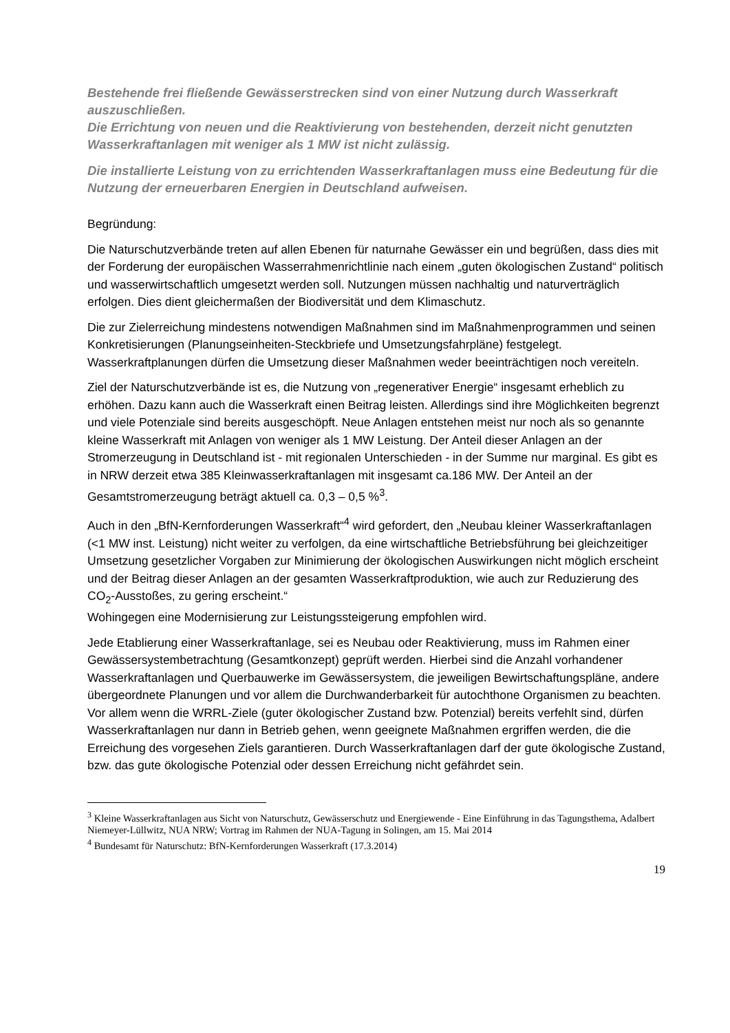Bestehende frei fließende Gewässerstrecken sind von einer Nutzung durch Wasserkraft auszuschließen.
Die Errichtung von neuen und die Reaktivierung von bestehenden, derzeit nicht genutzten Wasserkraftanlagen mit weniger als 1 MW ist nicht zulässig.
Die installierte Leistung von zu errichtenden Wasserkraftanlagen muss eine Bedeutung für die Nutzung der erneuerbaren Energien in Deutschland aufweisen.
Begründung:
Die Naturschutzverbände treten auf allen Ebenen für naturnahe Gewässer ein und begrüßen, dass dies mit der Forderung der europäischen Wasserrahmenrichtlinie nach einem „guten ökologischen Zustand“ politisch und wasserwirtschaftlich umgesetzt werden soll. Nutzungen müssen nachhaltig und naturverträglich erfolgen. Dies dient gleichermaßen der Biodiversität und dem Klimaschutz.
Die zur Zielerreichung mindestens notwendigen Maßnahmen sind im Maßnahmenprogrammen und seinen Konkretisierungen (Planungseinheiten-Steckbriefe und Umsetzungsfahrpläne) festgelegt. Wasserkraftplanungen dürfen die Umsetzung dieser Maßnahmen weder beeinträchtigen noch vereiteln.
Ziel der Naturschutzverbände ist es, die Nutzung von „regenerativer Energie“ insgesamt erheblich zu erhöhen. Dazu kann auch die Wasserkraft einen Beitrag leisten. Allerdings sind ihre Möglichkeiten begrenzt und viele Potenziale sind bereits ausgeschöpft. Neue Anlagen entstehen meist nur noch als so genannte kleine Wasserkraft mit Anlagen von weniger als 1 MW Leistung. Der Anteil dieser Anlagen an der Stromerzeugung in Deutschland ist - mit regionalen Unterschieden - in der Summe nur marginal. Es gibt es in NRW derzeit etwa 385 Kleinwasserkraftanlagen mit insgesamt ca.186 MW. Der Anteil an der Gesamtstromerzeugung beträgt aktuell ca. 0,3 – 0,5 %<sup>3</sup>.
Auch in den „BfN-Kernforderungen Wasserkraft“<sup>4</sup> wird gefordert, den „Neubau kleiner Wasserkraftanlagen (<1 MW inst. Leistung) nicht weiter zu verfolgen, da eine wirtschaftliche Betriebsführung bei gleichzeitiger Umsetzung gesetzlicher Vorgaben zur Minimierung der ökologischen Auswirkungen nicht möglich erscheint und der Beitrag dieser Anlagen an der gesamten Wasserkraftproduktion, wie auch zur Reduzierung des CO<sub>2</sub>-Ausstoßes, zu gering erscheint.“
Wohingegen eine Modernisierung zur Leistungssteigerung empfohlen wird.
Jede Etablierung einer Wasserkraftanlage, sei es Neubau oder Reaktivierung, muss im Rahmen einer Gewässersystembetrachtung (Gesamtkonzept) geprüft werden. Hierbei sind die Anzahl vorhandener Wasserkraftanlagen und Querbauwerke im Gewässersystem, die jeweiligen Bewirtschaftungspläne, andere übergeordnete Planungen und vor allem die Durchwanderbarkeit für autochthone Organismen zu beachten. Vor allem wenn die WRRL-Ziele (guter ökologischer Zustand bzw. Potenzial) bereits verfehlt sind, dürfen Wasserkraftanlagen nur dann in Betrieb gehen, wenn geeignete Maßnahmen ergriffen werden, die die Erreichung des vorgesehen Ziels garantieren. Durch Wasserkraftanlagen darf der gute ökologische Zustand, bzw. das gute ökologische Potenzial oder dessen Erreichung nicht gefährdet sein.
<sup>3</sup> Kleine Wasserkraftanlagen aus Sicht von Naturschutz, Gewässerschutz und Energiewende - Eine Einführung in das Tagungsthema, Adalbert Niemeyer-Lüllwitz, NUA NRW; Vortrag im Rahmen der NUA-Tagung in Solingen, am 15. Mai 2014
<sup>4</sup> Bundesamt für Naturschutz: BfN-Kernforderungen Wasserkraft (17.3.2014)
19